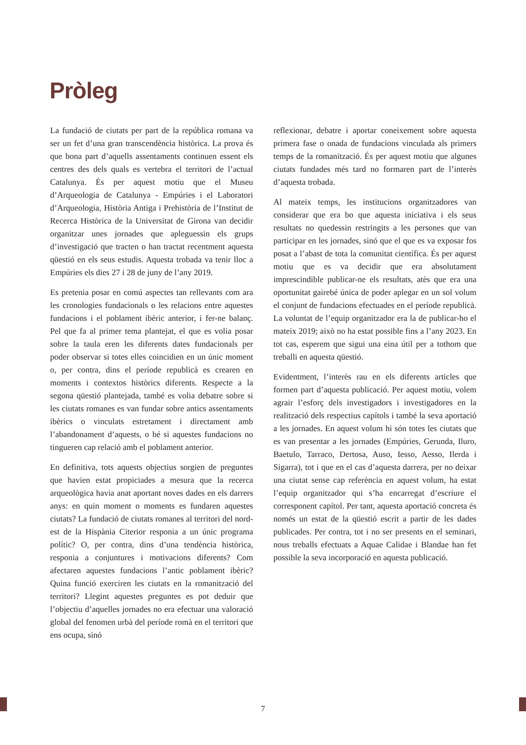Pròleg
La fundació de ciutats per part de la república romana va ser un fet d’una gran transcendència històrica. La prova és que bona part d’aquells assentaments continuen essent els centres des dels quals es vertebra el territori de l’actual Catalunya. És per aquest motiu que el Museu d’Arqueologia de Catalunya - Empúries i el Laboratori d’Arqueologia, Història Antiga i Prehistòria de l’Institut de Recerca Històrica de la Universitat de Girona van decidir organitzar unes jornades que apleguessin els grups d’investigació que tracten o han tractat recentment aquesta qüestió en els seus estudis. Aquesta trobada va tenir lloc a Empúries els dies 27 i 28 de juny de l’any 2019.
Es pretenia posar en comú aspectes tan rellevants com ara les cronologies fundacionals o les relacions entre aquestes fundacions i el poblament ibèric anterior, i fer-ne balanç. Pel que fa al primer tema plantejat, el que es volia posar sobre la taula eren les diferents dates fundacionals per poder observar si totes elles coincidien en un únic moment o, per contra, dins el període republicà es crearen en moments i contextos històrics diferents. Respecte a la segona qüestió plantejada, també es volia debatre sobre si les ciutats romanes es van fundar sobre antics assentaments ibèrics o vinculats estretament i directament amb l’abandonament d’aquests, o bé si aquestes fundacions no tingueren cap relació amb el poblament anterior.
En definitiva, tots aquests objectius sorgien de preguntes que havien estat propiciades a mesura que la recerca arqueològica havia anat aportant noves dades en els darrers anys: en quin moment o moments es fundaren aquestes ciutats? La fundació de ciutats romanes al territori del nord-est de la Hispània Citerior responia a un únic programa polític? O, per contra, dins d’una tendència històrica, responia a conjuntures i motivacions diferents? Com afectaren aquestes fundacions l’antic poblament ibèric? Quina funció exerciren les ciutats en la romanització del territori? Llegint aquestes preguntes es pot deduir que l’objectiu d’aquelles jornades no era efectuar una valoració global del fenomen urbà del període romà en el territori que ens ocupa, sinó
reflexionar, debatre i aportar coneixement sobre aquesta primera fase o onada de fundacions vinculada als primers temps de la romanització. És per aquest motiu que algunes ciutats fundades més tard no formaren part de l’interès d’aquesta trobada.
Al mateix temps, les institucions organitzadores van considerar que era bo que aquesta iniciativa i els seus resultats no quedessin restringits a les persones que van participar en les jornades, sinó que el que es va exposar fos posat a l’abast de tota la comunitat científica. És per aquest motiu que es va decidir que era absolutament imprescindible publicar-ne els resultats, atès que era una oportunitat gairebé única de poder aplegar en un sol volum el conjunt de fundacions efectuades en el període republicà. La voluntat de l’equip organitzador era la de publicar-ho el mateix 2019; això no ha estat possible fins a l’any 2023. En tot cas, esperem que sigui una eina útil per a tothom que treballi en aquesta qüestió.
Evidentment, l’interès rau en els diferents articles que formen part d’aquesta publicació. Per aquest motiu, volem agrair l’esforç dels investigadors i investigadores en la realització dels respectius capítols i també la seva aportació a les jornades. En aquest volum hi són totes les ciutats que es van presentar a les jornades (Empúries, Gerunda, Iluro, Baetulo, Tarraco, Dertosa, Auso, Iesso, Aesso, Ilerda i Sigarra), tot i que en el cas d’aquesta darrera, per no deixar una ciutat sense cap referència en aquest volum, ha estat l’equip organitzador qui s’ha encarregat d’escriure el corresponent capítol. Per tant, aquesta aportació concreta és només un estat de la qüestió escrit a partir de les dades publicades. Per contra, tot i no ser presents en el seminari, nous treballs efectuats a Aquae Calidae i Blandae han fet possible la seva incorporació en aquesta publicació.
7